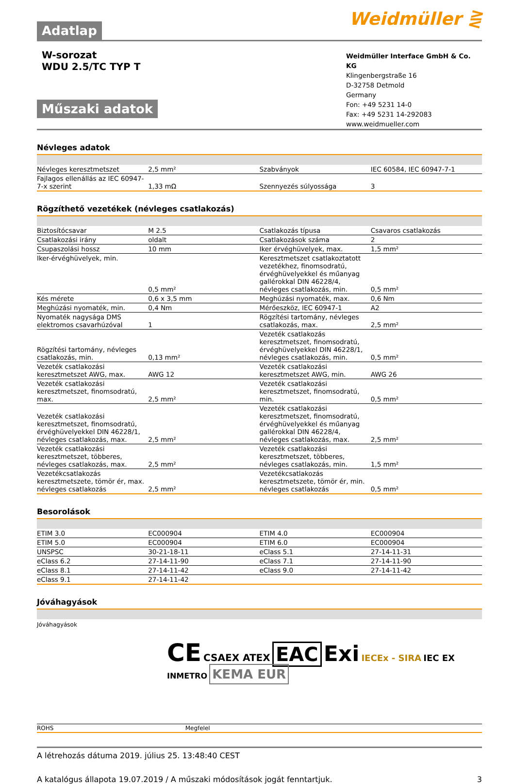Weidmüller ⋛
Adatlap
W-sorozat
WDU 2.5/TC TYP T
Műszaki adatok
Weidmüller Interface GmbH & Co. KG
Klingenbergstraße 16
D-32758 Detmold
Germany
Fon: +49 5231 14-0
Fax: +49 5231 14-292083
www.weidmueller.com
Névleges adatok
| Névleges keresztmetszet | 2,5 mm² | | Szabványok | IEC 60584, IEC 60947-7-1 |
| Fajlagos ellenállás az IEC 60947-7-x szerint | 1,33 mΩ | | Szennyezés súlyossága | 3 |
Rögzíthető vezetékek (névleges csatlakozás)
| Biztosítócsavar | M 2.5 | | Csatlakozás típusa | Csavaros csatlakozás |
| Csatlakozási irány | oldalt | | Csatlakozások száma | 2 |
| Csupaszolási hossz | 10 mm | | Iker érvéghüvelyek, max. | 1,5 mm² |
| Iker-érvéghüvelyek, min. | 0,5 mm² | | Keresztmetszet csatlakoztatott vezetékhez, finomsodratú, érvéghüvelyekkel és műanyag gallérokkal DIN 46228/4, névleges csatlakozás, min. | 0,5 mm² |
| Kés mérete | 0,6 x 3,5 mm | | Meghúzási nyomaték, max. | 0,6 Nm |
| Meghúzási nyomaték, min. | 0,4 Nm | | Mérőeszköz, IEC 60947-1 | A2 |
| Nyomaték nagysága DMS elektromos csavarhúzóval | 1 | | Rögzítési tartomány, névleges csatlakozás, max. | 2,5 mm² |
| Rögzítési tartomány, névleges csatlakozás, min. | 0,13 mm² | | Vezeték csatlakozás keresztmetszet, finomsodratú, érvéghüvelyekkel DIN 46228/1, névleges csatlakozás, min. | 0,5 mm² |
| Vezeték csatlakozási keresztmetszet AWG, max. | AWG 12 | | Vezeték csatlakozási keresztmetszet AWG, min. | AWG 26 |
| Vezeték csatlakozási keresztmetszet, finomsodratú, max. | 2,5 mm² | | Vezeték csatlakozási keresztmetszet, finomsodratú, min. | 0,5 mm² |
| Vezeték csatlakozási keresztmetszet, finomsodratú, érvéghüvelyekkel DIN 46228/1, névleges csatlakozás, max. | 2,5 mm² | | Vezeték csatlakozási keresztmetszet, finomsodratú, érvéghüvelyekkel és műanyag gallérokkal DIN 46228/4, névleges csatlakozás, max. | 2,5 mm² |
| Vezeték csatlakozási keresztmetszet, többeres, névleges csatlakozás, max. | 2,5 mm² | | Vezeték csatlakozási keresztmetszet, többeres, névleges csatlakozás, min. | 1,5 mm² |
| Vezetékcsatlakozás keresztmetszete, tömör ér, max. névleges csatlakozás | 2,5 mm² | | Vezetékcsatlakozás keresztmetszete, tömör ér, min. névleges csatlakozás | 0,5 mm² |
Besorolások
| ETIM 3.0 | EC000904 | | ETIM 4.0 | EC000904 |
| ETIM 5.0 | EC000904 | | ETIM 6.0 | EC000904 |
| UNSPSC | 30-21-18-11 | | eClass 5.1 | 27-14-11-31 |
| eClass 6.2 | 27-14-11-90 | | eClass 7.1 | 27-14-11-90 |
| eClass 8.1 | 27-14-11-42 | | eClass 9.0 | 27-14-11-42 |
| eClass 9.1 | 27-14-11-42 | | | |
Jóváhagyások
Jóváhagyások
CE CSAEX ATEX EAC Exi IECEx - SIRA IEC EX
INMETRO KEMA EUR
| ROHS | Megfelel | |
A létrehozás dátuma 2019. július 25. 13:48:40 CEST
A katalógus állapota 19.07.2019 / A műszaki módosítások jogát fenntartjuk. 3